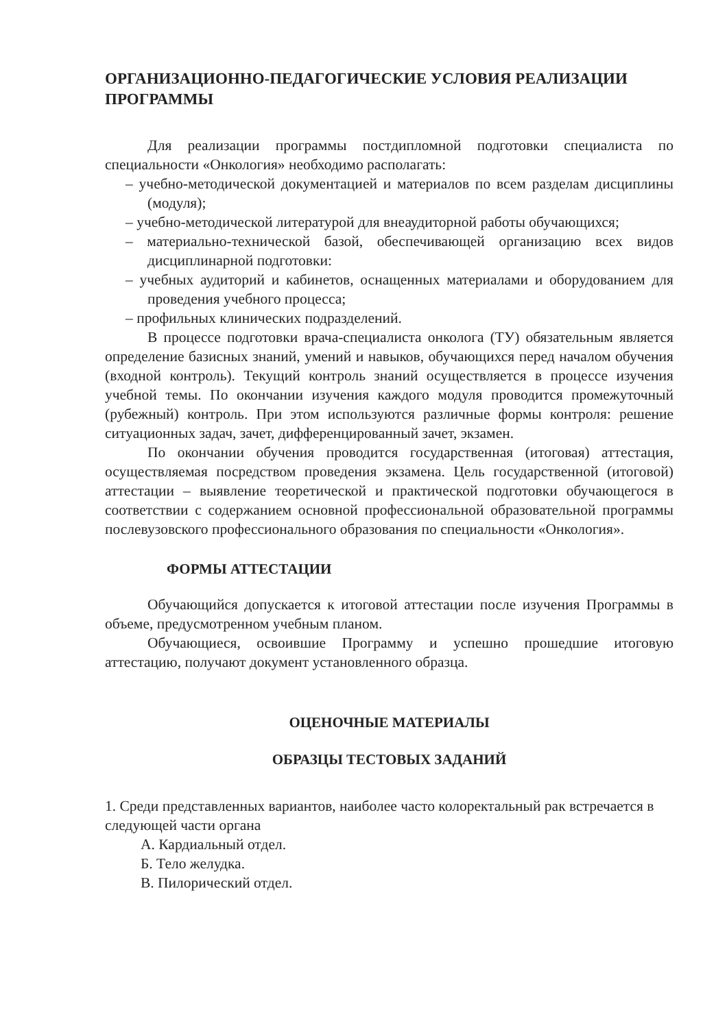ОРГАНИЗАЦИОННО-ПЕДАГОГИЧЕСКИЕ УСЛОВИЯ РЕАЛИЗАЦИИ ПРОГРАММЫ
Для реализации программы постдипломной подготовки специалиста по специальности «Онкология» необходимо располагать:
– учебно-методической документацией и материалов по всем разделам дисциплины (модуля);
– учебно-методической литературой для внеаудиторной работы обучающихся;
– материально-технической базой, обеспечивающей организацию всех видов дисциплинарной подготовки:
– учебных аудиторий и кабинетов, оснащенных материалами и оборудованием для проведения учебного процесса;
– профильных клинических подразделений.
В процессе подготовки врача-специалиста онколога (ТУ) обязательным является определение базисных знаний, умений и навыков, обучающихся перед началом обучения (входной контроль). Текущий контроль знаний осуществляется в процессе изучения учебной темы. По окончании изучения каждого модуля проводится промежуточный (рубежный) контроль. При этом используются различные формы контроля: решение ситуационных задач, зачет, дифференцированный зачет, экзамен.
По окончании обучения проводится государственная (итоговая) аттестация, осуществляемая посредством проведения экзамена. Цель государственной (итоговой) аттестации – выявление теоретической и практической подготовки обучающегося в соответствии с содержанием основной профессиональной образовательной программы послевузовского профессионального образования по специальности «Онкология».
ФОРМЫ АТТЕСТАЦИИ
Обучающийся допускается к итоговой аттестации после изучения Программы в объеме, предусмотренном учебным планом.
Обучающиеся, освоившие Программу и успешно прошедшие итоговую аттестацию, получают документ установленного образца.
ОЦЕНОЧНЫЕ МАТЕРИАЛЫ
ОБРАЗЦЫ ТЕСТОВЫХ ЗАДАНИЙ
1. Среди представленных вариантов, наиболее часто колоректальный рак встречается в следующей части органа
А. Кардиальный отдел.
Б. Тело желудка.
В. Пилорический отдел.